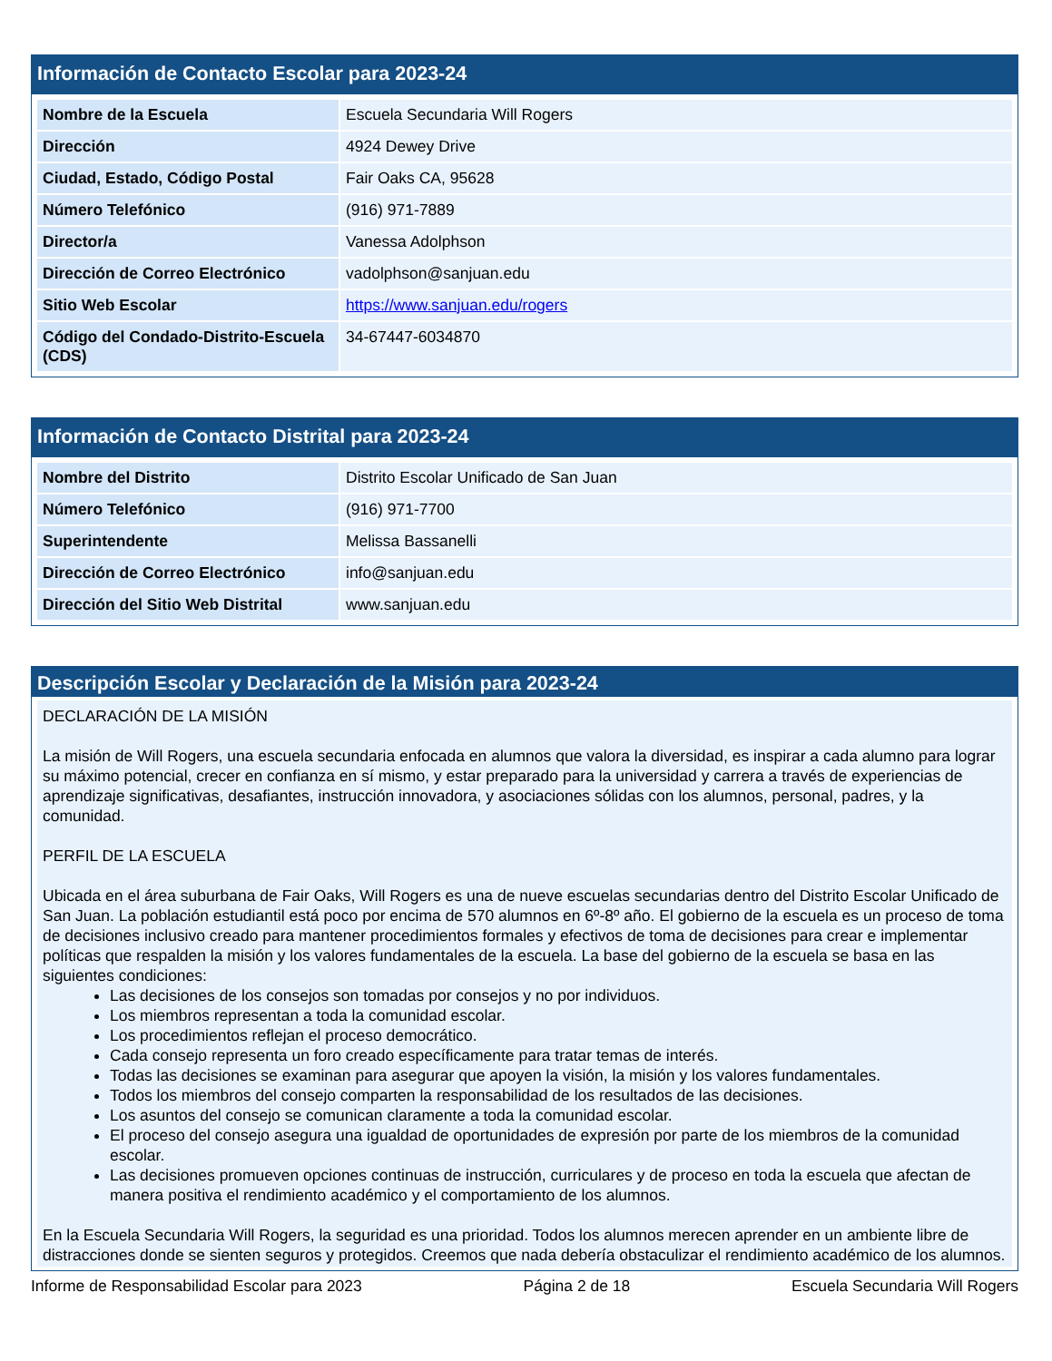Información de Contacto Escolar para 2023-24
| Nombre de la Escuela | Escuela Secundaria Will Rogers |
| Dirección | 4924 Dewey Drive |
| Ciudad, Estado, Código Postal | Fair Oaks CA, 95628 |
| Número Telefónico | (916) 971-7889 |
| Director/a | Vanessa Adolphson |
| Dirección de Correo Electrónico | vadolphson@sanjuan.edu |
| Sitio Web Escolar | https://www.sanjuan.edu/rogers |
| Código del Condado-Distrito-Escuela (CDS) | 34-67447-6034870 |
Información de Contacto Distrital para 2023-24
| Nombre del Distrito | Distrito Escolar Unificado de San Juan |
| Número Telefónico | (916) 971-7700 |
| Superintendente | Melissa Bassanelli |
| Dirección de Correo Electrónico | info@sanjuan.edu |
| Dirección del Sitio Web Distrital | www.sanjuan.edu |
Descripción Escolar y Declaración de la Misión para 2023-24
DECLARACIÓN DE LA MISIÓN
La misión de Will Rogers, una escuela secundaria enfocada en alumnos que valora la diversidad, es inspirar a cada alumno para lograr su máximo potencial, crecer en confianza en sí mismo, y estar preparado para la universidad y carrera a través de experiencias de aprendizaje significativas, desafiantes, instrucción innovadora, y asociaciones sólidas con los alumnos, personal, padres, y la comunidad.
PERFIL DE LA ESCUELA
Ubicada en el área suburbana de Fair Oaks, Will Rogers es una de nueve escuelas secundarias dentro del Distrito Escolar Unificado de San Juan. La población estudiantil está poco por encima de 570 alumnos en 6º-8º año. El gobierno de la escuela es un proceso de toma de decisiones inclusivo creado para mantener procedimientos formales y efectivos de toma de decisiones para crear e implementar políticas que respalden la misión y los valores fundamentales de la escuela. La base del gobierno de la escuela se basa en las siguientes condiciones:
Las decisiones de los consejos son tomadas por consejos y no por individuos.
Los miembros representan a toda la comunidad escolar.
Los procedimientos reflejan el proceso democrático.
Cada consejo representa un foro creado específicamente para tratar temas de interés.
Todas las decisiones se examinan para asegurar que apoyen la visión, la misión y los valores fundamentales.
Todos los miembros del consejo comparten la responsabilidad de los resultados de las decisiones.
Los asuntos del consejo se comunican claramente a toda la comunidad escolar.
El proceso del consejo asegura una igualdad de oportunidades de expresión por parte de los miembros de la comunidad escolar.
Las decisiones promueven opciones continuas de instrucción, curriculares y de proceso en toda la escuela que afectan de manera positiva el rendimiento académico y el comportamiento de los alumnos.
En la Escuela Secundaria Will Rogers, la seguridad es una prioridad. Todos los alumnos merecen aprender en un ambiente libre de distracciones donde se sienten seguros y protegidos. Creemos que nada debería obstaculizar el rendimiento académico de los alumnos.
Informe de Responsabilidad Escolar para 2023 Página 2 de 18 Escuela Secundaria Will Rogers